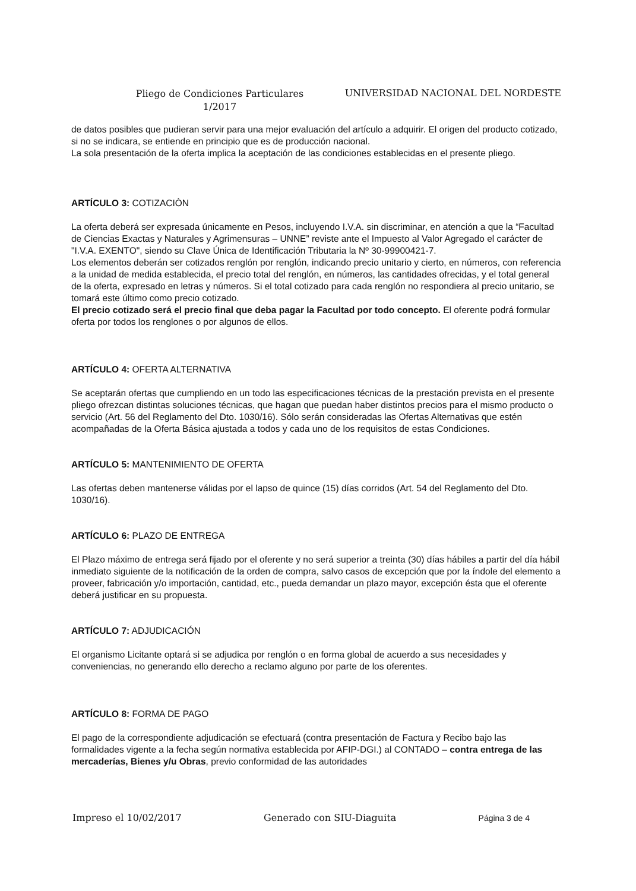Pliego de Condiciones Particulares
1/2017
UNIVERSIDAD NACIONAL DEL NORDESTE
de datos posibles que pudieran servir para una mejor evaluación del artículo a adquirir. El origen del producto cotizado, si no se indicara, se entiende en principio que es de producción nacional.
La sola presentación de la oferta implica la aceptación de las condiciones establecidas en el presente pliego.
ARTÍCULO 3: COTIZACIÒN
La oferta deberá ser expresada únicamente en Pesos, incluyendo I.V.A. sin discriminar, en atención a que la “Facultad de Ciencias Exactas y Naturales y Agrimensuras – UNNE” reviste ante el Impuesto al Valor Agregado el carácter de "I.V.A. EXENTO", siendo su Clave Única de Identificación Tributaria la Nº 30-99900421-7.
Los elementos deberán ser cotizados renglón por renglón, indicando precio unitario y cierto, en números, con referencia a la unidad de medida establecida, el precio total del renglón, en números, las cantidades ofrecidas, y el total general de la oferta, expresado en letras y números. Si el total cotizado para cada renglón no respondiera al precio unitario, se tomará este último como precio cotizado.
El precio cotizado será el precio final que deba pagar la Facultad por todo concepto. El oferente podrá formular oferta por todos los renglones o por algunos de ellos.
ARTÍCULO 4: OFERTA ALTERNATIVA
Se aceptarán ofertas que cumpliendo en un todo las especificaciones técnicas de la prestación prevista en el presente pliego ofrezcan distintas soluciones técnicas, que hagan que puedan haber distintos precios para el mismo producto o servicio (Art. 56 del Reglamento del Dto. 1030/16). Sólo serán consideradas las Ofertas Alternativas que estén acompañadas de la Oferta Básica ajustada a todos y cada uno de los requisitos de estas Condiciones.
ARTÍCULO 5: MANTENIMIENTO DE OFERTA
Las ofertas deben mantenerse válidas por el lapso de quince (15) días corridos (Art. 54 del Reglamento del Dto. 1030/16).
ARTÍCULO 6: PLAZO DE ENTREGA
El Plazo máximo de entrega será fijado por el oferente y no será superior a treinta (30) días hábiles a partir del día hábil inmediato siguiente de la notificación de la orden de compra, salvo casos de excepción que por la índole del elemento a proveer, fabricación y/o importación, cantidad, etc., pueda demandar un plazo mayor, excepción ésta que el oferente deberá justificar en su propuesta.
ARTÍCULO 7: ADJUDICACIÓN
El organismo Licitante optará si se adjudica por renglón o en forma global de acuerdo a sus necesidades y conveniencias, no generando ello derecho a reclamo alguno por parte de los oferentes.
ARTÍCULO 8: FORMA DE PAGO
El pago de la correspondiente adjudicación se efectuará (contra presentación de Factura y Recibo bajo las formalidades vigente a la fecha según normativa establecida por AFIP-DGI.) al CONTADO – contra entrega de las mercaderías, Bienes y/u Obras, previo conformidad de las autoridades
Impreso el 10/02/2017 Generado con SIU-Diaguita Página 3 de 4